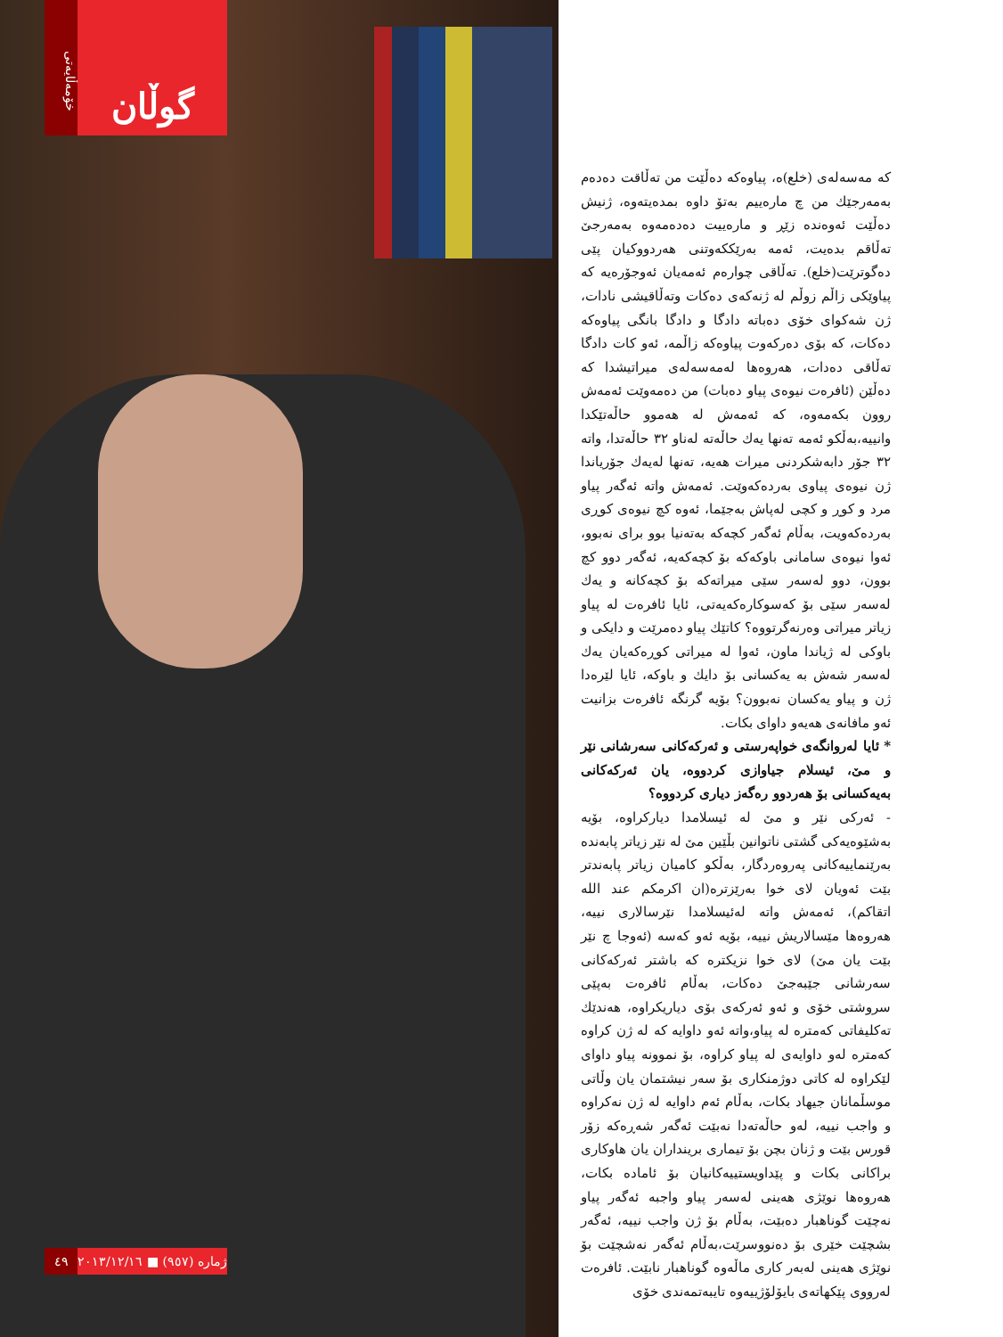خۆمەڵایەتی
گوڵان
كە مەسەلەی (خلع)ە، پیاوەكە دەڵێت من تەڵاقت دەدەم بەمەرجێك من چ مارەییم بەتۆ داوە بمدەیتەوە، ژنیش دەڵێت ئەوەندە زێڕ و مارەییت دەدەمەوە بەمەرجێ تەڵاقم بدەیت، ئەمە بەرێككەوتنی هەردووكیان پێی دەگوترێت(خلع). تەڵاقی چوارەم ئەمەیان ئەوجۆرەیە كە پیاوێكی زاڵم زوڵم لە ژنەكەی دەكات وتەڵاقیشی نادات، ژن شەكوای خۆی دەباتە دادگا و دادگا بانگی پیاوەكە دەكات، كە بۆی دەركەوت پیاوەكە زاڵمە، ئەو كات دادگا تەڵاقی دەدات، هەروەها لەمەسەلەی میراتیشدا كە دەڵێن (ئافرەت نیوەی پیاو دەبات) من دەمەوێت ئەمەش روون بكەمەوە، كە ئەمەش لە هەموو حاڵەتێكدا وانییە،بەڵكو ئەمە تەنها یەك حاڵەتە لەناو ٣٢ حاڵەتدا، واتە ٣٢ جۆر دابەشكردنی میرات هەیە، تەنها لەیەك جۆریاندا ژن نیوەی پیاوی بەردەكەوێت. ئەمەش واتە ئەگەر پیاو مرد و كوڕ و كچی لەپاش بەجێما، ئەوە كچ نیوەی كوڕی بەردەكەویت، بەڵام ئەگەر كچەكە بەتەنیا بوو برای نەبوو، ئەوا نیوەی سامانی باوكەكە بۆ كچەكەیە، ئەگەر دوو كچ بوون، دوو لەسەر سێی میراتەكە بۆ كچەكانە و یەك لەسەر سێی بۆ كەسوكارەكەیەتی، ئایا ئافرەت لە پیاو زیاتر میراتی وەرنەگرتووە؟ كاتێك پیاو دەمرێت و دایكی و باوكی لە ژیاندا ماون، ئەوا لە میراتی كوڕەكەیان یەك لەسەر شەش بە یەكسانی بۆ دایك و باوكە، ئایا لێرەدا ژن و پیاو یەكسان نەبوون؟ بۆیە گرنگە ئافرەت بزانیت ئەو مافانەی هەیەو داوای بكات.
* ئایا لەروانگەی خواپەرستی و ئەركەكانی سەرشانی نێر و مێ، ئیسلام جیاوازی كردووە، یان ئەركەكانی بەیەكسانی بۆ هەردوو رەگەز دیاری كردووە؟
- ئەركی نێر و مێ لە ئیسلامدا دیاركراوە، بۆیە بەشێوەیەكی گشتی ناتوانین بڵێین مێ لە نێر زیاتر پابەندە بەرێنماییەكانی پەروەردگار، بەڵكو كامیان زیاتر پابەندتر بێت ئەویان لای خوا بەرێزترە(ان اكرمكم عند الله اتقاكم)، ئەمەش واتە لەئیسلامدا نێرسالاری نییە، هەروەها مێسالاریش نییە، بۆیە ئەو كەسە (ئەوجا چ نێر بێت یان مێ) لای خوا نزیكترە كە باشتر ئەركەكانی سەرشانی جێبەجێ دەكات، بەڵام ئافرەت بەپێی سروشتی خۆی و ئەو ئەركەی بۆی دیاریكراوە، هەندێك تەكلیفاتی كەمترە لە پیاو،واتە ئەو داوایە كە لە ژن كراوە كەمترە لەو داوایەی لە پیاو كراوە، بۆ نموونە پیاو داوای لێكراوە لە كاتی دوژمنكاری بۆ سەر نیشتمان یان وڵاتی موسڵمانان جیهاد بكات، بەڵام ئەم داوایە لە ژن نەكراوە و واجب نییە، لەو حاڵەتەدا نەبێت ئەگەر شەڕەكە زۆر قورس بێت و ژنان بچن بۆ تیماری برینداران یان هاوكاری براكانی بكات و پێداویستییەكانیان بۆ ئامادە بكات، هەروەها نوێژی هەینی لەسەر پیاو واجبە ئەگەر پیاو نەچێت گوناهبار دەبێت، بەڵام بۆ ژن واجب نییە، ئەگەر بشچێت خێری بۆ دەنووسرێت،بەڵام ئەگەر نەشچێت بۆ نوێژی هەینی لەبەر كاری ماڵەوە گوناهبار نابێت. ئافرەت لەرووی پێكهاتەی بایۆلۆژییەوە تایبەتمەندی خۆی
٤٩ ژمارە (٩٥٧) ■ ٢٠١٣/١٢/١٦